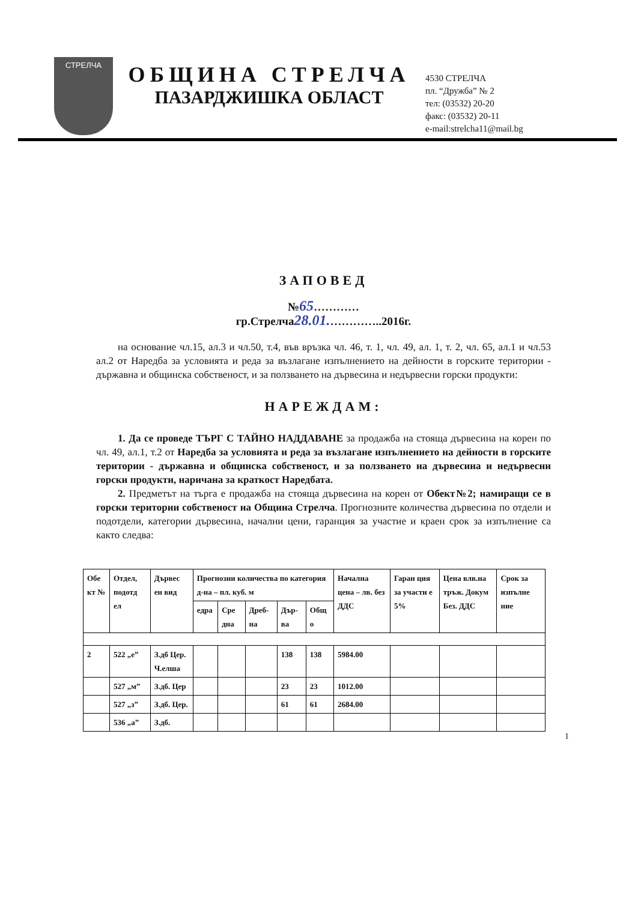СТРЕЛЧА
ОБЩИНА СТРЕЛЧА
ПАЗАРДЖИШКА ОБЛАСТ
4530 СТРЕЛЧА
пл. “Дружба” № 2
тел: (03532) 20-20
факс: (03532) 20-11
e-mail:strelcha11@mail.bg
ЗАПОВЕД
№65…………
гр.Стрелча28.01.…………..2016г.
на основание чл.15, ал.3 и чл.50, т.4, във връзка чл. 46, т. 1, чл. 49, ал. 1, т. 2, чл. 65, ал.1 и чл.53 ал.2 от Наредба за условията и реда за възлагане изпълнението на дейности в горските територии - държавна и общинска собственост, и за ползването на дървесина и недървесни горски продукти:
НАРЕЖДАМ:
1. Да се проведе ТЪРГ С ТАЙНО НАДДАВАНЕ за продажба на стояща дървесина на корен по чл. 49, ал.1, т.2 от Наредба за условията и реда за възлагане изпълнението на дейности в горските територии - държавна и общинска собственост, и за ползването на дървесина и недървесни горски продукти, наричана за краткост Наредбата.
2. Предметът на търга е продажба на стояща дървесина на корен от Обект№2; намиращи се в горски територии собственост на Община Стрелча. Прогнозните количества дървесина по отдели и подотдели, категории дървесина, начални цени, гаранция за участие и краен срок за изпълнение са както следва:
| Обе кт № | Отдел, подотд ел | Дървес ен вид | Прогнозни количества по категория д-на – пл. куб. м | | | | | Начална цена – лв. без ДДС | Гаран ция за участи е 5% | Цена влв.на тръж. Докум Без. ДДС | Срок за изпълне ние |
| --- | --- | --- | --- | --- | --- | --- | --- | --- | --- | --- | --- |
| | | | едра | Сре дна | Дреб-на | Дър-ва | Общ о | | | | |
| 2 | 522 „е” | З.дб Цер. Ч.елша | | | | 138 | 138 | 5984.00 | | | |
| | 527 „м” | З.дб. Цер | | | | 23 | 23 | 1012.00 | | | |
| | 527 „з” | З.дб. Цер. | | | | 61 | 61 | 2684.00 | | | |
| | 536 „а” | З.дб. | | | | | | | | | |
1